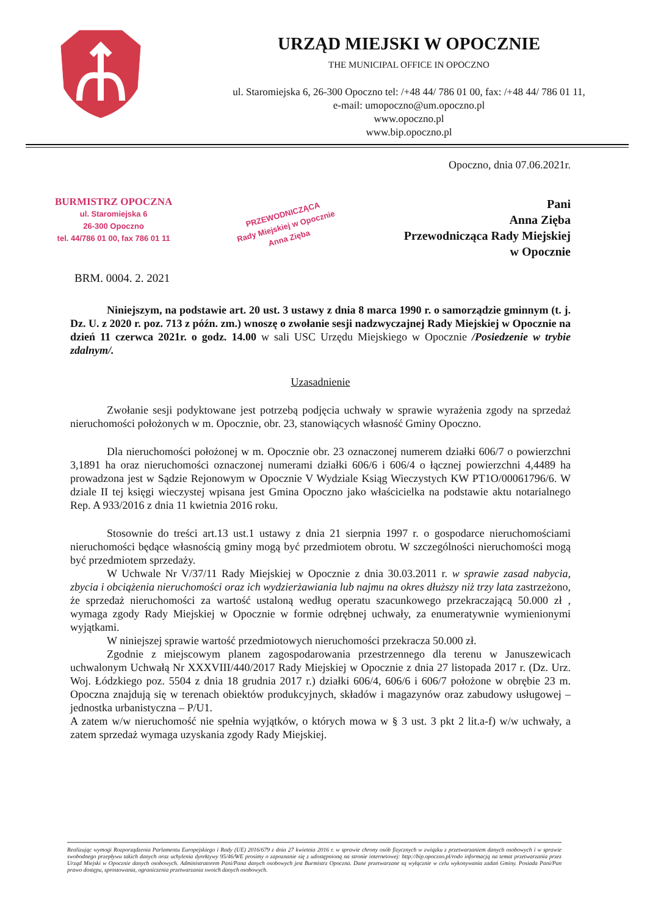URZĄD MIEJSKI W OPOCZNIE
THE MUNICIPAL OFFICE IN OPOCZNO
ul. Staromiejska 6, 26-300 Opoczno tel: /+48 44/ 786 01 00, fax: /+48 44/ 786 01 11,
e-mail: umopoczno@um.opoczno.pl
www.opoczno.pl
www.bip.opoczno.pl
Opoczno, dnia 07.06.2021r.
BURMISTRZ OPOCZNA
ul. Staromiejska 6
26-300 Opoczno
tel. 44/786 01 00, fax 786 01 11
PRZEWODNICZĄCA
Rady Miejskiej w Opocznie
Anna Zięba
Pani
Anna Zięba
Przewodnicząca Rady Miejskiej
w Opocznie
BRM. 0004. 2. 2021
Niniejszym, na podstawie art. 20 ust. 3 ustawy z dnia 8 marca 1990 r. o samorządzie gminnym (t. j. Dz. U. z 2020 r. poz. 713 z późn. zm.) wnoszę o zwołanie sesji nadzwyczajnej Rady Miejskiej w Opocznie na dzień 11 czerwca 2021r. o godz. 14.00 w sali USC Urzędu Miejskiego w Opocznie /Posiedzenie w trybie zdalnym/.
Uzasadnienie
Zwołanie sesji podyktowane jest potrzebą podjęcia uchwały w sprawie wyrażenia zgody na sprzedaż nieruchomości położonych w m. Opocznie, obr. 23, stanowiących własność Gminy Opoczno.
Dla nieruchomości położonej w m. Opocznie obr. 23 oznaczonej numerem działki 606/7 o powierzchni 3,1891 ha oraz nieruchomości oznaczonej numerami działki 606/6 i 606/4 o łącznej powierzchni 4,4489 ha prowadzona jest w Sądzie Rejonowym w Opocznie V Wydziale Ksiąg Wieczystych KW PT1O/00061796/6. W dziale II tej księgi wieczystej wpisana jest Gmina Opoczno jako właścicielka na podstawie aktu notarialnego Rep. A 933/2016 z dnia 11 kwietnia 2016 roku.
Stosownie do treści art.13 ust.1 ustawy z dnia 21 sierpnia 1997 r. o gospodarce nieruchomościami nieruchomości będące własnością gminy mogą być przedmiotem obrotu. W szczególności nieruchomości mogą być przedmiotem sprzedaży.
W Uchwale Nr V/37/11 Rady Miejskiej w Opocznie z dnia 30.03.2011 r. w sprawie zasad nabycia, zbycia i obciążenia nieruchomości oraz ich wydzierżawiania lub najmu na okres dłuższy niż trzy lata zastrzeżono, że sprzedaż nieruchomości za wartość ustaloną według operatu szacunkowego przekraczającą 50.000 zł , wymaga zgody Rady Miejskiej w Opocznie w formie odrębnej uchwały, za enumeratywnie wymienionymi wyjątkami.
W niniejszej sprawie wartość przedmiotowych nieruchomości przekracza 50.000 zł.
Zgodnie z miejscowym planem zagospodarowania przestrzennego dla terenu w Januszewicach uchwalonym Uchwałą Nr XXXVIII/440/2017 Rady Miejskiej w Opocznie z dnia 27 listopada 2017 r. (Dz. Urz. Woj. Łódzkiego poz. 5504 z dnia 18 grudnia 2017 r.) działki 606/4, 606/6 i 606/7 położone w obrębie 23 m. Opoczna znajdują się w terenach obiektów produkcyjnych, składów i magazynów oraz zabudowy usługowej – jednostka urbanistyczna – P/U1.
A zatem w/w nieruchomość nie spełnia wyjątków, o których mowa w § 3 ust. 3 pkt 2 lit.a-f) w/w uchwały, a zatem sprzedaż wymaga uzyskania zgody Rady Miejskiej.
Realizując wymogi Rozporządzenia Parlamentu Europejskiego i Rady (UE) 2016/679 z dnia 27 kwietnia 2016 r. w sprawie chrony osób fizycznych w związku z przetwarzaniem danych osobowych i w sprawie swobodnego przepływu takich danych oraz uchylenia dyrektywy 95/46/WE prosimy o zapoznanie się z udostępnioną na stronie internetowej: http://bip.opoczno.pl/rodo informacją na temat przetwarzania przez Urząd Miejski w Opocznie danych osobowych. Administratorem Pani/Pana danych osobowych jest Burmistrz Opoczna. Dane przetwarzane są wyłącznie w celu wykonywania zadań Gminy. Posiada Pani/Pan prawo dostępu, sprostowania, ograniczenia przetwarzania swoich danych osobowych.